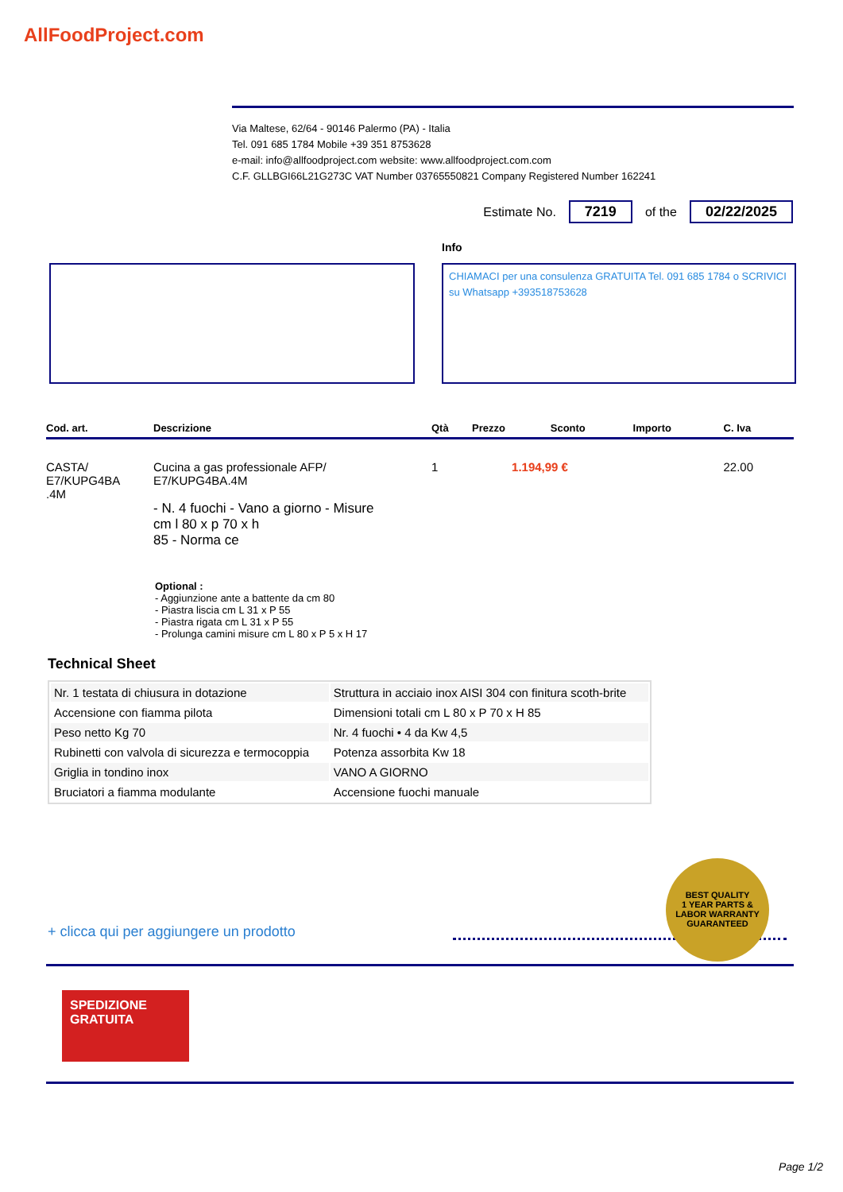AllFoodProject.com
Via Maltese, 62/64 - 90146 Palermo (PA) - Italia
Tel. 091 685 1784 Mobile +39 351 8753628
e-mail: info@allfoodproject.com website: www.allfoodproject.com.com
C.F. GLLBGI66L21G273C VAT Number 03765550821 Company Registered Number 162241
Estimate No. 7219 of the 02/22/2025
Info
CHIAMACI per una consulenza GRATUITA Tel. 091 685 1784 o SCRIVICI su Whatsapp +393518753628
| Cod. art. | Descrizione | Qtà | Prezzo | Sconto | Importo | C. Iva |
| --- | --- | --- | --- | --- | --- | --- |
| CASTA/ E7/KUPG4BA .4M | Cucina a gas professionale AFP/ E7/KUPG4BA.4M - N. 4 fuochi - Vano a giorno - Misure cm l 80 x p 70 x h 85 - Norma ce | 1 | 1.194,99 € | | | 22.00 |
Optional :
- Aggiunzione ante a battente da cm 80
- Piastra liscia cm L 31 x P 55
- Piastra rigata cm L 31 x P 55
- Prolunga camini misure cm L 80 x P 5 x H 17
Technical Sheet
| Nr. 1 testata di chiusura in dotazione | Struttura in acciaio inox AISI 304 con finitura scoth-brite |
| Accensione con fiamma pilota | Dimensioni totali cm L 80 x P 70 x H 85 |
| Peso netto Kg 70 | Nr. 4 fuochi • 4 da Kw 4,5 |
| Rubinetti con valvola di sicurezza e termocoppia | Potenza assorbita Kw 18 |
| Griglia in tondino inox | VANO A GIORNO |
| Bruciatori a fiamma modulante | Accensione fuochi manuale |
BEST QUALITY
1 YEAR PARTS & LABOR WARRANTY
GUARANTEED
+ clicca qui per aggiungere un prodotto
SPEDIZIONE
GRATUITA
Page 1/2